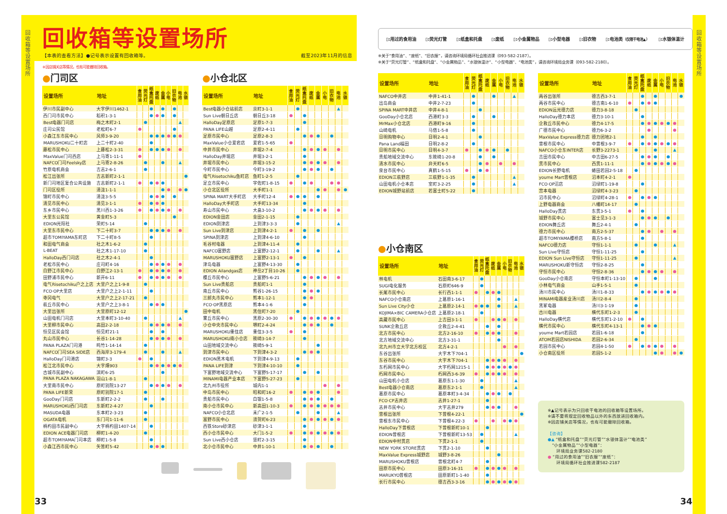回
收
箱
等
设
置
场
所
回收箱等设置场所
【本表的查看方法】●记号表示设置有回收箱等。 截至2023年11月的信息
※因店铺关店等情况，也有可能撤除回收箱。
●门司区
| 设置场所 | 地址 | 食 用 油 | 荧 光 灯 | 纸 盒 托 盘 | 废 纸 | 金 属 | 小 电 | 旧 衣 物 | 电 池 | 水 银 |
| --- | --- | --- | --- | --- | --- | --- | --- | --- | --- | --- |
| 伊川市民副中心 | 大字伊川1462-1 | | | ● | | ● | | ● | | |
| 西门司市民中心 | 稻积1-3-1 | | | ● | ● | ● | | ● | | |
| Best电器门司店 | 梅之木町2-1 | | ● | | | | | | ▲ | |
| 庄司公民馆 | 老松町6-7 | ● | | | | | | ● | | |
| 小森江东市民中心 | 风师3-9-20 | | | ● | ● | ● | ● | ● | ● | |
| MARUSHOKU二十町店 | 上二十町2-40 | | | ● | | | | | | |
| 藤松市民中心 | 上藤松2-3-31 | ● | | ● | ● | ● | ● | | ● | |
| MaxValue门司西店 | 上马寄1-11-1 | ● | | | | | | | | |
| NAFCO门司Feelsky店 | 上马寄2-8-26 | | ● | | | ● | | | ▲ | |
| 竹原电机商会 | 吉志2-6-1 | | ● | | | | | | | |
| 松江出张所 | 吉志新町2-1-1 | | | | | | | | | ● |
| 新门司地区复合公共设施 | 吉志新町2-1-1 | ● | | ● | ● | ● | | | | |
| 门司区役所 | 清泷1-1-1 | | | | | ● | ● | | ● | ● |
| 锦町市民中心 | 清泷3-5-5 | | | ● | ● | ● | | ● | | |
| 清见市民中心 | 清见3-1-1 | ● | | ● | ● | ● | | | | |
| 东乡市民中心 | 黑川西1-3-26 | ● | | ● | ● | ● | ● | | ● | |
| 大里东公民馆 | 黄金町5-3 | | | | | | | ● | | |
| EDION光阳社 | 荣町5-14 | | ● | | | | | | | |
| 大里东市民中心 | 下二十町3-7 | | | ● | ● | ● | ● | | ● | |
| 超市TOMIYAMA东町店 | 下二十町8-5 | | | ● | | | | | | |
| 和田电气商会 | 社之木1-6-2 | | ● | | | | | | | |
| L-BEAT | 社之木1-17-10 | | ● | | | | | | | |
| HalloDay西门司店 | 社之木2-4-1 | | | ● | | | | | | |
| 老松市民中心 | 庄司町4-16 | | | ● | ● | ● | ● | | ● | |
| 白野江市民中心 | 白野江2-13-1 | ● | | ● | ● | ● | ● | | ● | |
| 田野浦市民中心 | 新开6-11 | ● | | ● | ● | ● | ● | | ● | |
| 电气Risetochiku户之上店 | 大里户之上1-9-8 | | ● | | | | | | | |
| FCO·OP大里店 | 大里户之上2-1-11 | | | ● | | | | | | |
| 寺冈电气 | 大里户之上2-17-21 | | ● | | | | | | | |
| 萩丘市民中心 | 大里户之上3-8-1 | | | ● | ● | ● | | | | |
| 大里出张所 | 大里原町12-12 | | | | | | | | | ● |
| 山田电机门司店 | 大里本町3-10-40 | | ● | | | | | | ▲ | |
| 大里柳市民中心 | 高田2-2-18 | | | ● | ● | ● | ● | | ● | |
| 恒见区民会馆 | 恒见町21-1 | | | ● | | ● | | | | |
| 丸山市民中心 | 长谷1-14-28 | | | ● | ● | ● | ● | | ● | |
| PANA PLAZA门司港 | 鸣竹1-14-14 | | ● | | | | | | | |
| NAFCO门司SEA SIDE店 | 西海岸3-179-4 | | ● | | | ● | | | ▲ | |
| HalloDay门司港店 | 锦町3-3 | ● | | ● | | | | | | |
| 松江北市民中心 | 大字畑903 | | | ● | ● | ● | ● | ● | ● | |
| 古城市民副中心 | 滨町6-25 | | | | | ● | | | | |
| PANA PLAZA NAKAGAWA | 羽山1-8-1 | | ● | | | | | | | |
| 大里南市民中心 | 原町别院13-27 | | | ● | ● | ● | ● | | ● | |
| PANA LIFE新荣 | 原町别院17-1 | | ● | | | | | | | |
| GooDay门司店 | 东新町2-2-2 | | ● | | | ● | | | | |
| MARUSHOKU西门司店 | 东新町2-4-27 | | | ● | | | | | | |
| MASUDA电器 | 东本町2-3-23 | | ● | | | | | | | |
| OGATA电机 | 东门司1-11-6 | | ● | | | | | | | |
| 柄杓田市民副中心 | 大字柄杓田1407-14 | | | ● | | | | | | |
| EDION ACE电器门司店 | 柳町1-4-20 | | ● | | | | | | | |
| 超市TOMIYAMA门司本店 | 柳町1-5-8 | | | ● | | | | | | |
| 小森江西市民中心 | 矢筈町5-42 | | | ● | ● | ● | | | | |
●小仓北区
| 设置场所 | 地址 | 食 用 油 | 荧 光 灯 | 纸 盒 托 盘 | 废 纸 | 金 属 | 小 电 | 旧 衣 物 | 电 池 | 水 银 |
| --- | --- | --- | --- | --- | --- | --- | --- | --- | --- | --- |
| Best电器小仓站前店 | 京町3-1-1 | | ● | | | | | | ▲ | |
| Sun Live朝日丘店 | 朝日丘3-18 | ● | | ● | | | | | | |
| HalloDay足原店 | 足原1-7-3 | | | ● | | | | | | |
| PANA LIFE山越 | 足原2-4-11 | | ● | | | | | | | |
| 足原市民中心 | 足原2-8-3 | | | ● | ● | ● | | ● | | |
| MaxValue小仓爱宕店 | 爱宕1-5-65 | ● | | | | | | | | |
| 中井市民中心 | 井堀2-7-4 | | | ● | ● | ● | ● | | ● | |
| HalloDay井堀店 | 井堀3-2-1 | | | ● | | | | | | |
| 井堀市民中心 | 井堀3-15-2 | | | ● | ● | ● | ● | | ● | |
| 今町市民中心 | 今町3-19-2 | | | ● | ● | ● | | ● | | |
| 电气Risetochiku鱼町店 | 鱼町1-2-5 | | ● | | | | | | | |
| 足立市民中心 | 宇佐町1-8-15 | ● | | ● | ● | | | ● | ● | |
| 小仓北区役所 | 大手町1-1 | | | | | ● | ● | | ● | ● |
| SPINA MART大手町店 | 大手町12-4 | ● | ● | ● | | ● | | | | |
| HalloDay大手町店 | 大手町13-34 | | | ● | | | | | | |
| 寿山市民中心 | 大畠3-10-2 | | | ● | ● | ● | ● | | ● | |
| EDION金田店 | 金田2-1-15 | | ● | | | | | | | |
| EDION到津店 | 上到津3-3-3 | | ● | | | | | | ▲ | |
| Sun Live到津店 | 上到津4-2-1 | ● | | ● | | ● | | | | |
| SPINA到津店 | 上到津4-6-10 | | | ● | | | | | | |
| 毛谷村电器 | 上到津4-11-4 | | ● | | | | | | | |
| NAFCO富野店 | 上富野2-12-1 | | ● | | | ● | | | ▲ | |
| MARUSHOKU富野店 | 上富野2-13-1 | ● | | ● | | | | | | |
| 津岛电器 | 上富野4-13-30 | | ● | | | | | | | |
| EDION Ailandgas店 | 神岳2丁目10-26 | | ● | | | | | | | |
| 樱丘市民中心 | 上富野5-6-21 | | | ● | ● | ● | ● | | ● | |
| Sun Live贵船店 | 贵船町1-1 | | | ● | | | | | | |
| 南丘市民中心 | 熊谷1-26-15 | | | ● | ● | ● | | | | |
| 三郎丸市民中心 | 熊本1-12-1 | | | ● | ● | | | | | |
| FCO·OP黑原店 | 熊本4-1-6 | | | ● | | | | | | |
| 田中电机 | 黑住町7-20 | | ● | | | | | | | |
| 雾丘市民中心 | 黑原2-30-30 | ● | | ● | ● | ● | ● | ● | ● | |
| 小仓中央市民中心 | 堺町2-4-24 | | | ● | ● | ● | | ● | | |
| MARUSHOKU重住店 | 重住3-3-5 | ● | | ● | | | | | | |
| MARUSHOKU南小仓店 | 筱崎3-14-7 | | | ● | | | | | | |
| 山田地域交流中心 | 筱崎5-9-1 | | | | | ● | | | | |
| 到津市民中心 | 下到津4-3-2 | | | ● | ● | ● | | | | |
| EDION黑木电机 | 下到津4-9-13 | | ● | | | | | | | |
| PANA LIFE到津 | 下到津4-10-10 | | ● | | | | | | | |
| 下富野地域交流中心 | 下富野5-17-17 | | | ● | | ● | | | | |
| MINAMI电器产业本店 | 下富野5-27-23 | | ● | | | | | | | |
| 北九州市役所 | 城内1-1 | | | | | | ● | | ● | |
| 中岛市民中心 | 昭和町16-2 | ● | | ● | ● | ● | | | ● | |
| 贵船市民中心 | 白银1-5-8 | | | ● | ● | ● | | ● | | |
| 南小仓市民中心 | 新高田1-10-3 | ● | | ● | ● | ● | ● | ● | ● | |
| NAFCO小仓北店 | 末广2-1-5 | | ● | | | ● | | | ▲ | |
| 富野市民中心 | 须贺町6-23 | | | ● | ● | ● | ● | ● | ● | |
| 西铁Store砂津店 | 砂津3-1-1 | | | ● | | | | | | |
| 西小仓市民中心 | 大门1-5-2 | ● | | ● | ● | ● | ● | ● | ● | |
| Sun Live西小仓店 | 竖町2-3-15 | | | ● | | | | | | |
| 北小仓市民中心 | 中井1-10-1 | | | ● | ● | ● | | ● | | |
33
▯:用过的食用油 ▯:荧光灯管 ▯:纸盒和托盘 ▯:废纸 ▯:小金属物品 ▯:小型电器 ▯:旧衣物 ▯:电池类（仅限干电池▲） ▯:水银体温计
※关于“食用油”、“废纸”、“旧衣服”，请咨询环境局循环社会推进课（093-582-2187）。
※关于“荧光灯管”、“纸盒和托盘”、“小金属物品”、“水银体温计”、“小型电器”、“电池类”，请咨询环境局业务课（093-582-2180）。
| 设置场所 | 地址 | 食 用 油 | 荧 光 灯 | 纸 盒 托 盘 | 废 纸 | 金 属 | 小 电 | 旧 衣 物 | 电 池 | 水 银 |
| --- | --- | --- | --- | --- | --- | --- | --- | --- | --- | --- |
| NAFCO中井店 | 中井1-41-1 | | ● | | | ● | | | ▲ | |
| 出岛商会 | 中井2-7-23 | | ● | | | | | | | |
| SPINA MART中井店 | 中井4-8-1 | | | ● | | | | | | |
| GooDay小仓北店 | 西港町3-3 | | ● | | | ● | | | | |
| MrMax小仓北店 | 西港町9-16 | | ● | | | | | | | |
| 山崎电机 | 马借1-5-8 | | ● | | | | | | | |
| 日明购物中心 | 日明2-4-1 | | | ● | | | | | | |
| Pana Land福田 | 日明2-8-2 | | ● | | | | | | | |
| 日明市民中心 | 日明4-3-7 | ● | | ● | ● | ● | | ● | | |
| 贵船地域交流中心 | 东筱崎1-20-8 | | | ● | | ● | | | | |
| 清水市民中心 | 弁天町6-5 | | | ● | ● | | ● | | ● | |
| 泉台市民中心 | 真鹤1-5-15 | ● | | ● | ● | | | | | |
| EDION三萩野店 | 三萩野1-1-35 | | ● | | | | | | ▲ | |
| 山田电机小仓本店 | 室町3-2-25 | | ● | | | | | | ▲ | |
| EDION城野站前店 | 若富士町5-22 | | ● | | | | | | | |
●小仓南区
| 设置场所 | 地址 | 食 用 油 | 荧 光 灯 | 纸 盒 托 盘 | 废 纸 | 金 属 | 小 电 | 旧 衣 物 | 电 池 | 水 银 |
| --- | --- | --- | --- | --- | --- | --- | --- | --- | --- | --- |
| 林电机 | 石田南3-6-17 | | ● | | | | | | | |
| SUGI电化服务 | 石原町646-9 | | ● | | | | | | | |
| 长尾市民中心 | 长行西1-1-1 | ● | | ● | ● | ● | | | | |
| NAFCO小仓南店 | 上葛原1-16-1 | | | | | ● | | | ▲ | |
| Sun Live City小仓 | 上葛原2-14-1 | ● | ● | ● | | ● | | | ▲ | |
| KOJIMA×BIC CAMERA小仓店 | 上葛原2-18-1 | | ● | | | | | | | |
| 高藏市民中心 | 上吉田3-1-1 | ● | | | ● | ● | ● | | ● | |
| SUNK企救丘店 | 企救丘2-4-41 | | | ● | | ● | | | | |
| 北方市民中心 | 北方2-16-10 | ● | | ● | ● | ● | | | ● | |
| 北方地域交流中心 | 北方3-31-1 | | | | | ● | | | | |
| 北九州市立大学北方校区 | 北方4-2-1 | | | | | | ● | | ● | |
| 东谷出张所 | 大字木下704-1 | | | | | | | | | ● |
| 东谷市民中心 | 大字木下704-1 | | | ● | ● | ● | ● | | ● | |
| 东朽网市民中心 | 大字朽网1215-1 | | | ● | ● | ● | ● | ● | ● | |
| 朽网市民中心 | 朽网西3-6-39 | ● | | ● | ● | ● | ● | | ● | |
| 山田电机小仓店 | 葛原东1-1-30 | | ● | | | | | | ▲ | |
| Best电器小仓南店 | 葛原东2-1-1 | | ● | | | | | | ▲ | |
| 葛原市民中心 | 葛原本町3-4-34 | | | ● | ● | ● | | ● | | |
| FCO·CP志井店 | 志井1-27-1 | | | ● | | | | | | |
| 志井市民中心 | 大字志井279 | | | ● | ● | ● | | | ● | |
| 曾根出张所 | 下曾根4-22-1 | | | | | | | | | ● |
| 曾根东市民中心 | 下曾根4-22-3 | ● | | | ● | | ● | ● | ● | |
| HalloDay下曾根店 | 下曾根新町10-1 | | | ● | | | | | | |
| EDION曾根店 | 下曾根新町13-53 | | ● | | | | | | ▲ | |
| EDION中村贯店 | 下贯2-1-1 | | ● | | | | | | | |
| NEW YORK STORE贯店 | 下贯2-1-10 | | | ● | | | | | | |
| MaxValue Express城野店 | 城野3-8-26 | | | | | ● | | | | |
| MARUSHOKU曾根店 | 曾根北町4-7 | | | ● | | | | | | |
| 田原市民中心 | 田原3-16-31 | ● | | ● | ● | ● | ● | | ● | |
| MARUKYO曾根店 | 田原新町1-1-40 | | | ● | | | | | | |
| 长行市民中心 | 德吉西3-3-16 | | | ● | ● | ● | ● | ● | ● | |
| 设置场所 | 地址 | 食 用 油 | 荧 光 灯 | 纸 盒 托 盘 | 废 纸 | 金 属 | 小 电 | 旧 衣 物 | 电 池 | 水 银 |
| --- | --- | --- | --- | --- | --- | --- | --- | --- | --- | --- |
| 两谷出张所 | 德吉西3-7-1 | | | ● | | ● | | | | ● |
| 两谷市民中心 | 德吉南1-6-10 | ● | | ● | ● | ● | | | | |
| EDION远光德力店 | 德力3-8-18 | | ● | | | | | | | |
| HalloDay德力本店 | 德力3-10-1 | | | ● | | | | | | |
| 企救丘市民中心 | 德力4-17-5 | | | ● | ● | ● | ● | ● | ● | |
| 广德市民中心 | 德力6-3-2 | | | | ● | | | | ● | |
| MaxValue Express德力店 | 德力团地2-1 | | | ● | | ● | | | | |
| 曾根市民中心 | 中曾根3-9-7 | ● | | ● | ● | ● | ● | ● | ● | |
| NAFCO小仓东INTER店 | 长野3-2273-1 | | ● | | | ● | | | ▲ | |
| 吉田市民中心 | 中吉田6-27-5 | | | ● | ● | ● | | ● | | |
| 贯市民中心 | 西贯1-11-1 | | | ● | ● | ● | ● | ● | ● | |
| EDION长野电机 | 蜷田若园2-5-18 | | ● | | | | | | | |
| youme Mart曾根店 | 沼本町4-2-1 | ● | | | | | | | | |
| FCO·OP沼店 | 沼绿町1-19-8 | | | ● | | | | | | |
| 宫本电器 | 沼绿町4-3-23 | | ● | | | | | | | |
| 沼市民中心 | 沼绿町4-28-1 | ● | | ● | ● | ● | | | | |
| 上野电器商会 | 八幡町14-17 | | ● | | | | | | | |
| HalloDay贯店 | 东贯3-5-1 | ● | | ● | | | | | | |
| 城野市民中心 | 富士见3-1-3 | | | ● | ● | ● | | ● | | |
| EDION舞丘店 | 舞丘2-4-1 | | ● | | | | | | | |
| 德力市民中心 | 南方2-5-37 | | | ● | ● | | ● | | ● | |
| 超市TOMIYAMA樱桥店 | 南方5-8-1 | | | ● | | | | | | |
| NAFCO德力店 | 守恒1-1-1 | | ● | | | ● | | | ▲ | |
| Sun Live守恒店 | 守恒1-11-25 | | | ● | | | | | | |
| EDION Sun Live守恒店 | 守恒1-11-25 | | ● | | | | | | ▲ | |
| MARUSHOKU新守恒店 | 守恒2-8-25 | | | ● | | | | | | |
| 守恒市民中心 | 守恒2-8-36 | | | ● | ● | ● | ● | | ● | |
| GooDay小仓南店 | 守恒本町1-13-10 | | ● | | | ● | | | | |
| 小林电气商会 | 山手1-5-1 | | ● | | | | | | | |
| 汤川市民中心 | 汤川1-8-33 | | | ● | ● | ● | ● | ● | ● | |
| MINAMI电器産业汤川店 | 汤川2-8-4 | | ● | | | | | | | |
| 黑冢电器 | 汤川3-1-19 | | ● | | | | | | | |
| 古川电器 | 横代东町1-2-3 | | ● | | | | | | | |
| HalloDay横代店 | 横代东町1-2-10 | ● | | ● | | | | | | |
| 横代市民中心 | 横代东町4-13-1 | | | ● | ● | ● | | | | |
| youme Mart若园店 | 若园1-6-18 | | | ● | | | | | | |
| ATOM若园店NISHIDA | 若园2-6-34 | | ● | | | | | | | |
| 若园市民中心 | 若园4-1-50 | ● | | ● | ● | ● | ● | | ● | |
| 小仓南区役所 | 若园5-1-2 | | | | | ● | ● | | ● | ● |
※▲记号表示为只回收干电池的回收箱等设置场所。
※请不要将规定回收物品以外的东西放进回收箱内。
※因店铺关店等情况，也有可能撤除回收箱。
【咨询】
●▲ “纸盒和托盘”“荧光灯管”“水银体温计”“电池类”
　“小金属物品”“小型电器”：
　　环境局业务课582-2180
● “用过的食用油”“旧衣服”“废纸”：
　　环境局循环社会推进课582-2187
34
回
收
箱
等
设
置
场
所